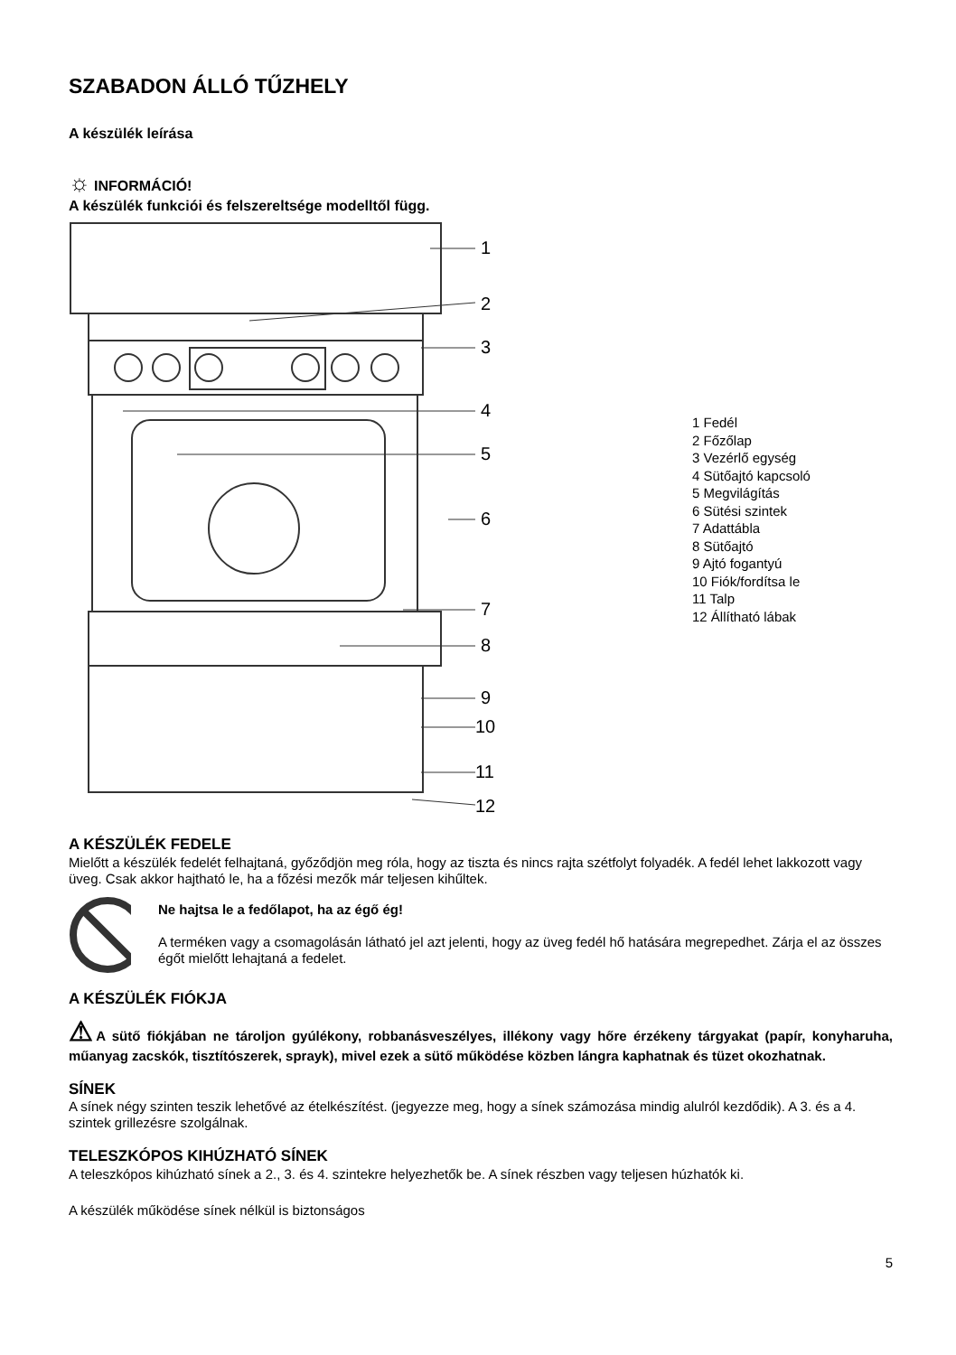SZABADON ÁLLÓ TŰZHELY
A készülék leírása
☼ INFORMÁCIÓ!
A készülék funkciói és felszereltsége modelltől függ.
1
2
3
4
5
6
7
8
9
10
11
12
1 Fedél
2 Főzőlap
3 Vezérlő egység
4 Sütőajtó kapcsoló
5 Megvilágítás
6 Sütési szintek
7 Adattábla
8 Sütőajtó
9 Ajtó fogantyú
10 Fiók/fordítsa le
11 Talp
12 Állítható lábak
A KÉSZÜLÉK FEDELE
Mielőtt a készülék fedelét felhajtaná, győződjön meg róla, hogy az tiszta és nincs rajta szétfolyt folyadék. A fedél lehet lakkozott vagy üveg. Csak akkor hajtható le, ha a főzési mezők már teljesen kihűltek.
Ne hajtsa le a fedőlapot, ha az égő ég!
A terméken vagy a csomagolásán látható jel azt jelenti, hogy az üveg fedél hő hatására megrepedhet. Zárja el az összes égőt mielőtt lehajtaná a fedelet.
A KÉSZÜLÉK FIÓKJA
⚠A sütő fiókjában ne tároljon gyúlékony, robbanásveszélyes, illékony vagy hőre érzékeny tárgyakat (papír, konyharuha, műanyag zacskók, tisztítószerek, sprayk), mivel ezek a sütő működése közben lángra kaphatnak és tüzet okozhatnak.
SÍNEK
A sínek négy szinten teszik lehetővé az ételkészítést. (jegyezze meg, hogy a sínek számozása mindig alulról kezdődik). A 3. és a 4. szintek grillezésre szolgálnak.
TELESZKÓPOS KIHÚZHATÓ SÍNEK
A teleszkópos kihúzható sínek a 2., 3. és 4. szintekre helyezhetők be. A sínek részben vagy teljesen húzhatók ki.
A készülék működése sínek nélkül is biztonságos
5